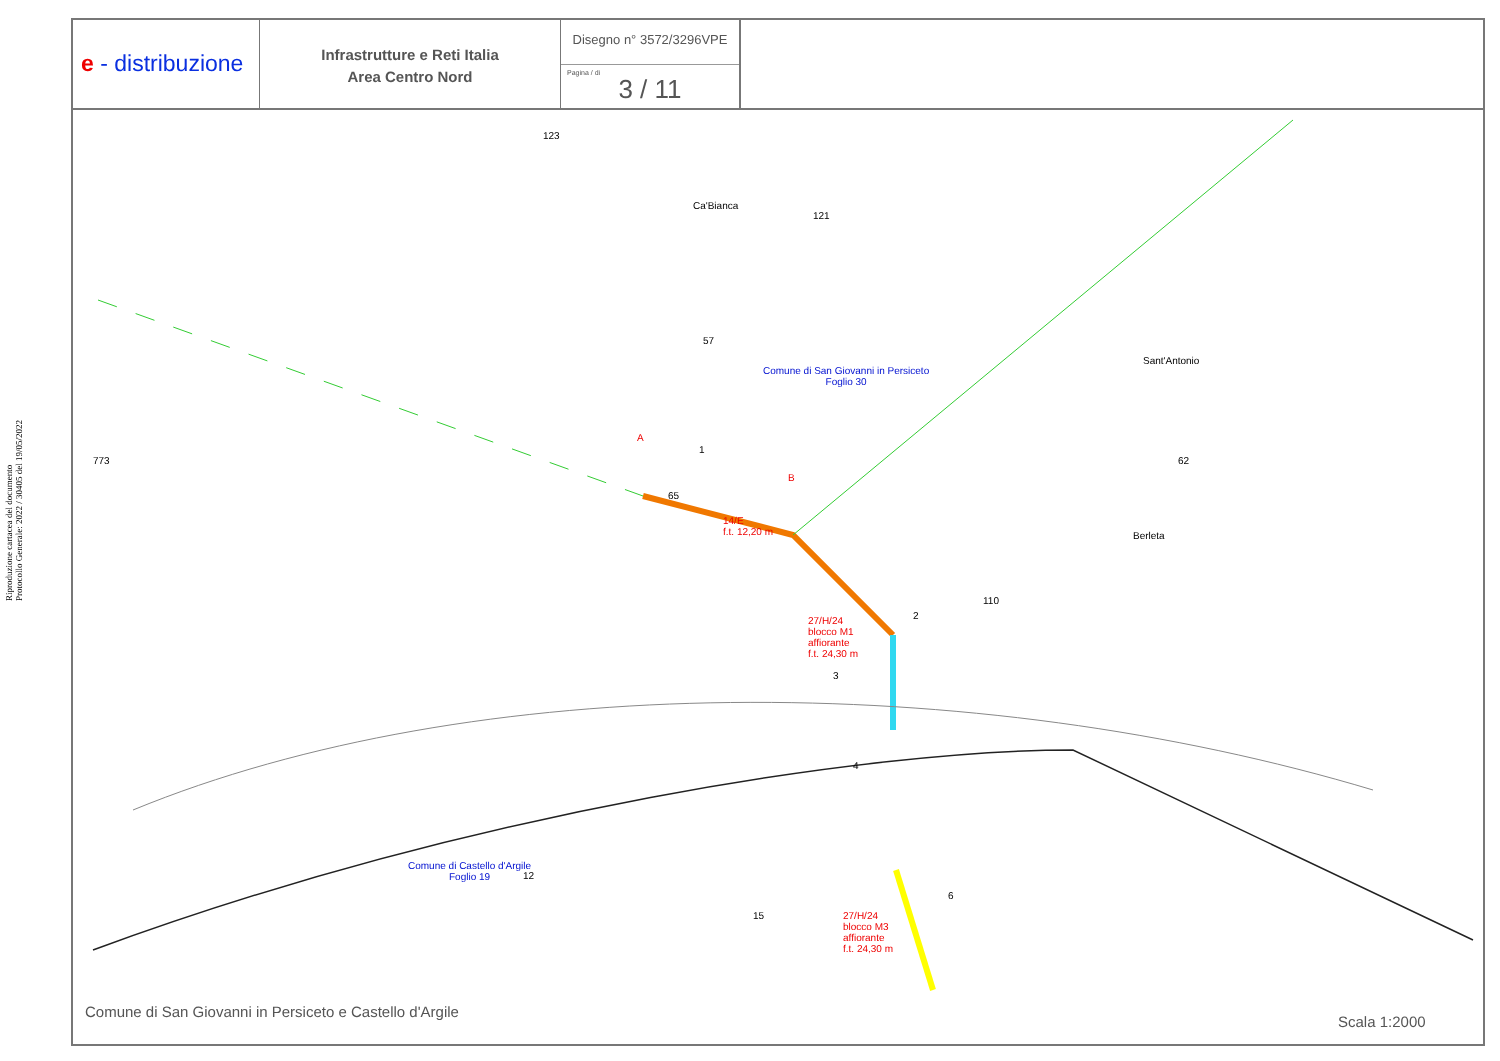Riproduzione cartacea del documento
Protocollo Generale: 2022 / 30405 del 19/05/2022
e - distribuzione
Infrastrutture e Reti Italia
Area Centro Nord
Disegno n° 3572/3296VPE
Pagina / di
3 / 11
773
123
Ca'Bianca
121
57
Comune di San Giovanni in Persiceto
Foglio 30
A
1
B
65
14/E
f.t. 12,20 m
62
Sant'Antonio
Berleta
110
27/H/24
blocco M1
affiorante
f.t. 24,30 m
2
3
4
Comune di Castello d'Argile
Foglio 19
12
15
27/H/24
blocco M3
affiorante
f.t. 24,30 m
6
Comune di San Giovanni in Persiceto e Castello d'Argile
Scala 1:2000